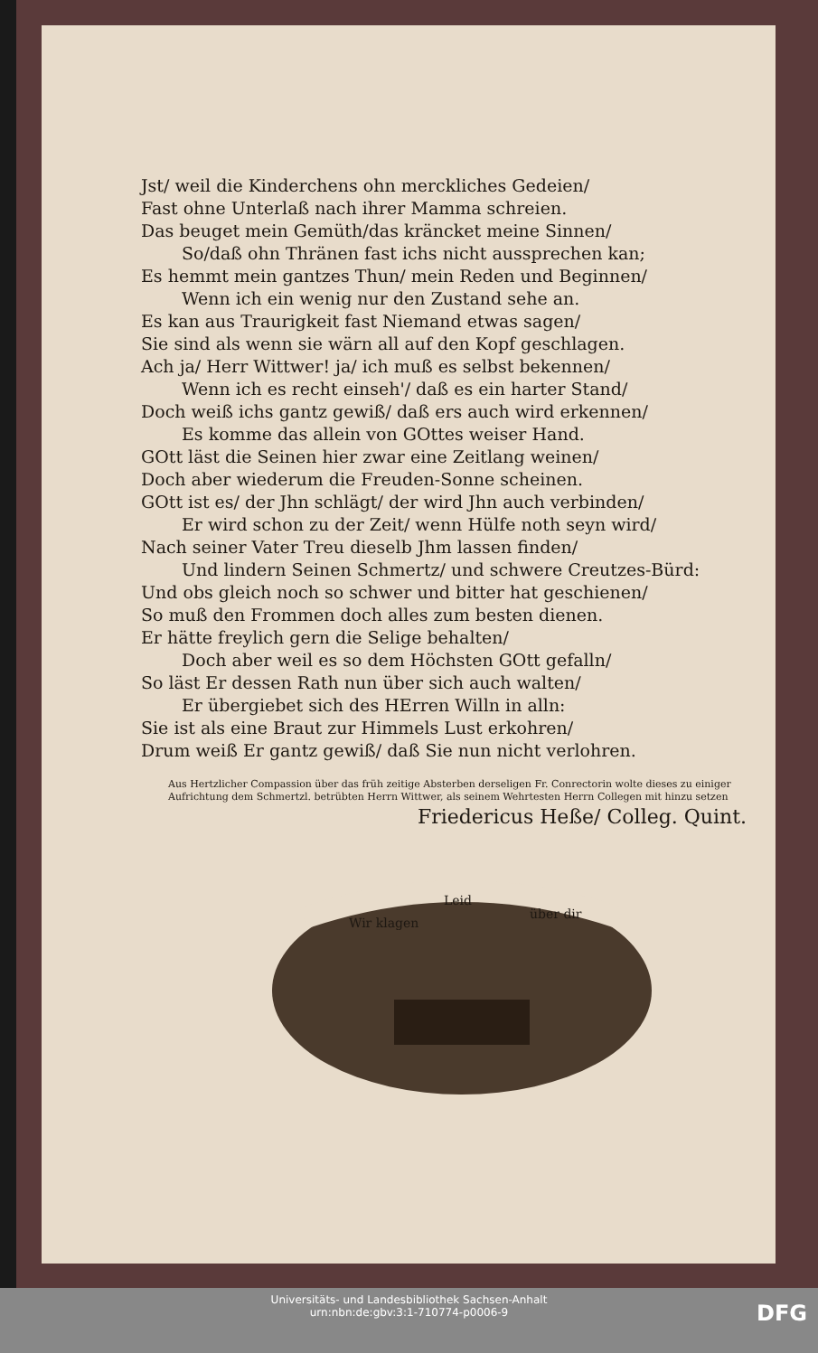Jst/ weil die Kinderchens ohn merckliches Gedeien/
Fast ohne Unterlaß nach ihrer Mamma schreien.
Das beuget mein Gemüth/das kräncket meine Sinnen/
So/daß ohn Thränen fast ichs nicht aussprechen kan;
Es hemmt mein gantzes Thun/ mein Reden und Beginnen/
Wenn ich ein wenig nur den Zustand sehe an.
Es kan aus Traurigkeit fast Niemand etwas sagen/
Sie sind als wenn sie wärn all auf den Kopf geschlagen.
Ach ja/ Herr Wittwer! ja/ ich muß es selbst bekennen/
Wenn ich es recht einseh'/ daß es ein harter Stand/
Doch weiß ichs gantz gewiß/ daß ers auch wird erkennen/
Es komme das allein von GOttes weiser Hand.
GOtt läst die Seinen hier zwar eine Zeitlang weinen/
Doch aber wiederum die Freuden-Sonne scheinen.
GOtt ist es/ der Jhn schlägt/ der wird Jhn auch verbinden/
Er wird schon zu der Zeit/ wenn Hülfe noth seyn wird/
Nach seiner Vater Treu dieselb Jhm lassen finden/
Und lindern Seinen Schmertz/ und schwere Creutzes-Bürd:
Und obs gleich noch so schwer und bitter hat geschienen/
So muß den Frommen doch alles zum besten dienen.
Er hätte freylich gern die Selige behalten/
Doch aber weil es so dem Höchsten GOtt gefalln/
So läst Er dessen Rath nun über sich auch walten/
Er übergiebet sich des HErren Willn in alln:
Sie ist als eine Braut zur Himmels Lust erkohren/
Drum weiß Er gantz gewiß/ daß Sie nun nicht verlohren.
Aus Hertzlicher Compassion über das früh zeitige Absterben derseligen Fr. Conrectorin wolte dieses zu einiger Aufrichtung dem Schmertzl. betrübten Herrn Wittwer, als seinem Wehrtesten Herrn Collegen mit hinzu setzen
Friedericus Heße/ Colleg. Quint.
Wir klagen
Leid
über dir
Universitäts- und Landesbibliothek Sachsen-Anhalt
urn:nbn:de:gbv:3:1-710774-p0006-9
DFG